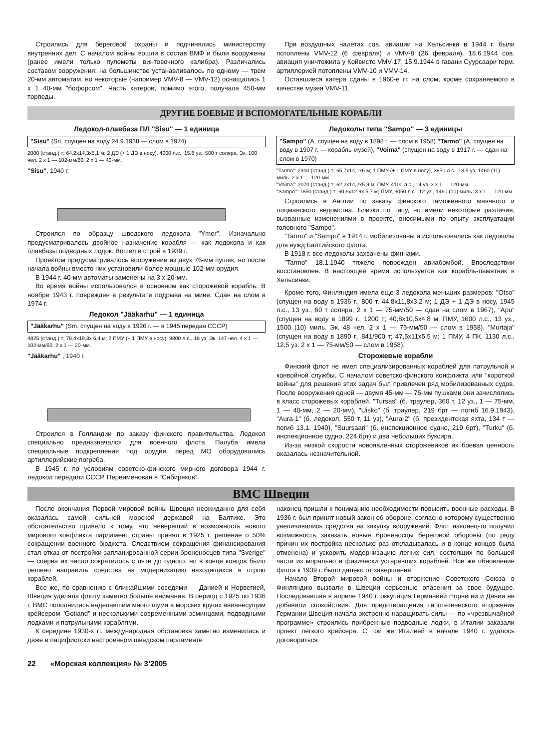Строились для береговой охраны и подчинялись министерству внутренних дел. С началом войны вошли в состав ВМФ и были вооружены (ранее имели только пулеметы винтовочного калибра). Различались составом вооружения: на большинстве устанавливалось по одному — трем 20-мм автоматам, но некоторые (например VMV-8 — VMV-12) оснащались 1 x 1 40-мм "бофорсом". Часть катеров, помимо этого, получала 450-мм торпеды.
При воздушных налетах сов. авиации на Хельсинки в 1944 г. были потоплены VMV-12 (6 февраля) и VMV-8 (26 февраля). 18.6.1944 сов. авиация уничтожила у Койвисто VMV-17; 15.9.1944 в гавани Суурсаари герм. артиллерией потоплены VMV-10 и VMV-14.
Оставшиеся катера сданы в 1960-е гг. на слом, кроме сохраняемого в качестве музея VMV-11.
ДРУГИЕ БОЕВЫЕ И ВСПОМОГАТЕЛЬНЫЕ КОРАБЛИ
Ледокол-плавбаза ПЛ "Sisu" — 1 единица
"Sisu" (Sn, спущен на воду 24.9.1938 — слом в 1974)
2000 (станд.) т; 64,2x14,3x5,1 м; 2 ДЭ (+ 1 ДЭ в носу), 4000 л.с., 15,8 уз., 500 т соляра. Эк. 100 чел. 2 x 1 — 102-мм/60, 2 x 1 — 40-мм.
"Sisu", 1940 г.
Строился по образцу шведского ледокола "Ymer". Изначально предусматривалось двойное назначение корабля — как ледокола и как плавбазы подводных лодок. Вошел в строй в 1939 г.
Проектом предусматривалось вооружение из двух 76-мм пушек, но после начала войны вместо них установили более мощные 102-мм орудия.
В 1944 г. 40-мм автоматы заменены на 3 x 20-мм.
Во время войны использовался в основном как сторожевой корабль. В ноябре 1943 г. поврежден в результате подрыва на мине. Сдан на слом в 1974 г.
Ледокол "Jääkarhu" — 1 единица
"Jääkarhu" (Sm, спущен на воду в 1926 г. — в 1945 передан СССР)
4825 (станд.) т; 78,4x19,3x 6,4 м; 2 ПМУ (+ 1 ПМУ в носу), 9800 л.с., 18 уз. Эк. 147 чел. 4 x 1 — 102-мм/60, 2 x 1 — 20-мм.
"Jääkarhu" , 1940 г.
Строился в Голландии по заказу финского правительства. Ледокол специально предназначался для военного флота. Палуба имела специальные подкрепления под орудия, перед МО оборудовались артиллерийские погреба.
В 1945 г. по условиям советско-финского мирного договора 1944 г. ледокол передали СССР. Переименован в "Сибиряков".
Ледоколы типа "Sampo" — 3 единицы
"Sampo" (А, спущен на воду в 1898 г. — слом в 1958) "Tarmo" (А, спущен на воду в 1907 г. — корабль-музей), "Voima" (спущен на воду в 1917 г. — сдан на слом в 1970)
"Tarmo": 2300 (станд.) т; 65,7x14,1x6 м; 1 ПМУ (+ 1 ПМУ в носу), 3850 л.с., 13,5 уз, 1460 (11) миль. 2 x 1 — 120-мм.
"Voima": 2070 (станд.) т; 62,2x14,2x5,9 м; ПМУ, 4100 л.с., 14 уз. 3 x 1 — 120-мм.
"Sampo": 1850 (станд.) т; 60,6x12,9x 5,7 м; ПМУ, 3050 л.с., 12 уз., 1460 (10) миль. 3 x 1 — 120-мм.
Строились в Англии по заказу финского таможенного маячного и лоцманского ведомства. Близки по типу, но имели некоторые различия, вызванные изменениями в проекте, вносимыми по опыту эксплуатации головного "Sampo".
"Tarmo" и "Sampo" в 1914 г. мобилизованы и использовались как ледоколы для нужд Балтийского флота.
В 1918 г. все ледоколы захвачены финнами.
"Tarmo" 18.1.1940 тяжело поврежден авиабомбой. Впоследствии восстановлен. В настоящее время используется как корабль-памятник в Хельсинки.
Кроме того, Финляндия имела еще 3 ледокола меньших размеров: "Otso" (спущен на воду в 1936 г., 800 т, 44,8x11,8x3,2 м; 1 ДЭ + 1 ДЭ в носу, 1945 л.с., 13 уз., 60 т соляра, 2 x 1 — 75-мм/50 — сдан на слом в 1967), "Apu" (спущен на воду в 1899 г., 1200 т; 40,8x10,5x4,8 м; ПМУ, 1600 л.с., 13 уз., 1500 (10) миль. Эк. 48 чел. 2 x 1 — 75-мм/50 — слом в 1958), "Murtaja" (спущен на воду в 1890 г., 841/900 т; 47,5x11x5,5 м; 1 ПМУ, 4 ПК, 1130 л.с., 12,5 уз. 2 x 1 — 75-мм/50 — слом в 1958).
Сторожевые корабли
Финский флот не имел специализированных кораблей для патрульной и конвойной службы. С началом советско-финского конфликта или "короткой войны" для решения этих задач был привлечен ряд мобилизованных судов. После вооружения одной — двумя 45-мм — 75-мм пушками они зачислялись в класс сторожевых кораблей. "Tursas" (б. траулер, 360 т, 12 уз., 1 — 75-мм, 1 — 40-мм, 2 — 20-мм), "Uisko" (б. траулер, 219 брт — погиб 16.9.1943), "Aura-1" (б. ледокол, 550 т, 11 уз), "Aura-2" (б. президентская яхта, 134 т — погиб 13.1. 1940), "Suursaari" (б. инспекционное судно, 219 брт), "Turku" (б. инспекционное судно, 224 брт) и два небольших буксира.
Из-за низкой скорости новоявленных сторожевиков их боевая ценность оказалась незначительной.
ВМС Швеции
После окончания Первой мировой войны Швеция неожиданно для себя оказалась самой сильной морской державой на Балтике. Это обстоятельство привело к тому, что неверящий в возможность нового мирового конфликта парламент страны принял в 1925 г. решение о 50% сокращении военного бюджета. Следствием сокращения финансирования стал отказ от постройки запланированной серии броненосцев типа "Sverige" — сперва их число сократилось с пяти до одного, но в конце концов было решено направить средства на модернизацию находящихся в строю кораблей.
Все же, по сравнению с ближайшими соседями — Данией и Норвегией, Швеция уделяла флоту заметно больше внимания. В период с 1925 по 1936 г. ВМС пополнились наделавшим много шума в морских кругах авианесущим крейсером "Gotland" и несколькими современными эсминцами, подводными лодками и патрульными кораблями.
К середине 1930-х гг. международная обстановка заметно изменилась и даже в пацифистски настроенном шведском парламенте
наконец пришли к пониманию необходимости повысить военные расходы. В 1936 г. был принят новый закон об обороне, согласно которому существенно увеличивались средства на закупку вооружений. Флот наконец-то получил возможность заказать новые броненосцы береговой обороны (по ряду причин их постройка несколько раз откладывалась и в конце концов была отменена) и ускорить модернизацию легких сил, состоящих по большей части из морально и физически устаревших кораблей. Все же обновление флота к 1939 г. было далеко от завершения.
Начало Второй мировой войны и вторжение Советского Союза в Финляндию вызвали в Швеции серьезные опасения за свое будущее. Последовавшая в апреле 1940 г. оккупация Германией Норвегии и Дании не добавили спокойствия. Для предотвращения гипотетического вторжения Германии Швеция начала экстренно наращивать силы — по «чрезвычайной программе» строились прибрежные подводные лодки, в Италии заказали проект легкого крейсера. С той же Италией в начале 1940 г. удалось договориться
22 «Морская коллекция» № 3’2005